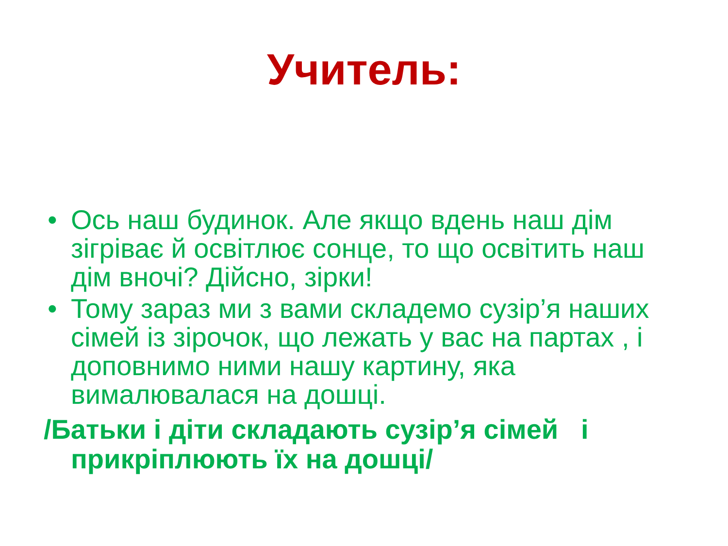Учитель:
• Ось наш будинок. Але якщо вдень наш дім зігріває й освітлює сонце, то що освітить наш дім вночі? Дійсно, зірки!
• Тому зараз ми з вами складемо сузір’я наших сімей із зірочок, що лежать у вас на партах , і доповнимо ними нашу картину, яка вималювалася на дошці.
/Батьки і діти складають сузір’я сімей і прикріплюють їх на дошці/